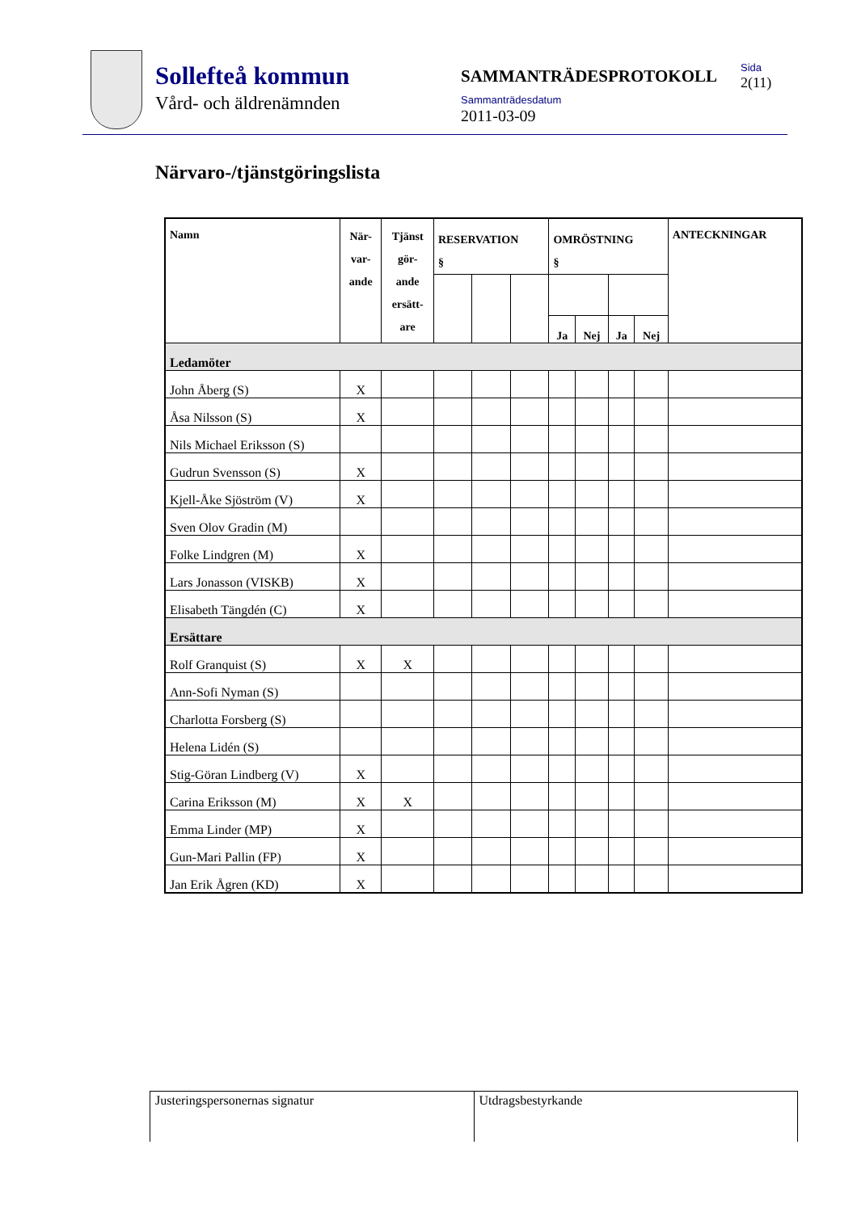Sollefteå kommun
Vård- och äldrenämnden
SAMMANTRÄDESPROTOKOLL
Sammanträdesdatum
2011-03-09
Sida
2(11)
Närvaro-/tjänstgöringslista
| Namn | När- var- ande | Tjänst gör- ande ersätt- are | RESERVATION § | | | OMRÖSTNING § | | | | ANTECKNINGAR |
| --- | --- | --- | --- | --- | --- | --- | --- | --- | --- | --- |
| | | | | | | Ja | Nej | Ja | Nej | |
| Ledamöter | | | | | | | | | | |
| John Åberg (S) | X | | | | | | | | | |
| Åsa Nilsson (S) | X | | | | | | | | | |
| Nils Michael Eriksson (S) | | | | | | | | | | |
| Gudrun Svensson (S) | X | | | | | | | | | |
| Kjell-Åke Sjöström (V) | X | | | | | | | | | |
| Sven Olov Gradin (M) | | | | | | | | | | |
| Folke Lindgren (M) | X | | | | | | | | | |
| Lars Jonasson (VISKB) | X | | | | | | | | | |
| Elisabeth Tängdén (C) | X | | | | | | | | | |
| Ersättare | | | | | | | | | | |
| Rolf Granquist (S) | X | X | | | | | | | | |
| Ann-Sofi Nyman (S) | | | | | | | | | | |
| Charlotta Forsberg (S) | | | | | | | | | | |
| Helena Lidén (S) | | | | | | | | | | |
| Stig-Göran Lindberg (V) | X | | | | | | | | | |
| Carina Eriksson (M) | X | X | | | | | | | | |
| Emma Linder (MP) | X | | | | | | | | | |
| Gun-Mari Pallin (FP) | X | | | | | | | | | |
| Jan Erik Ågren (KD) | X | | | | | | | | | |
Justeringspersonernas signatur Utdragsbestyrkande